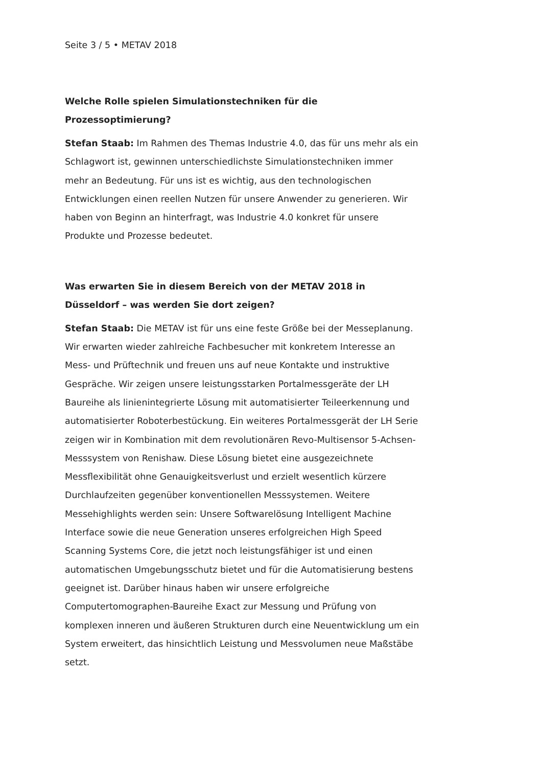Seite 3 / 5 • METAV 2018
Welche Rolle spielen Simulationstechniken für die Prozessoptimierung?
Stefan Staab: Im Rahmen des Themas Industrie 4.0, das für uns mehr als ein Schlagwort ist, gewinnen unterschiedlichste Simulationstechniken immer mehr an Bedeutung. Für uns ist es wichtig, aus den technologischen Entwicklungen einen reellen Nutzen für unsere Anwender zu generieren. Wir haben von Beginn an hinterfragt, was Industrie 4.0 konkret für unsere Produkte und Prozesse bedeutet.
Was erwarten Sie in diesem Bereich von der METAV 2018 in Düsseldorf – was werden Sie dort zeigen?
Stefan Staab: Die METAV ist für uns eine feste Größe bei der Messeplanung. Wir erwarten wieder zahlreiche Fachbesucher mit konkretem Interesse an Mess- und Prüftechnik und freuen uns auf neue Kontakte und instruktive Gespräche. Wir zeigen unsere leistungsstarken Portalmessgeräte der LH Baureihe als linienintegrierte Lösung mit automatisierter Teileerkennung und automatisierter Roboterbestückung. Ein weiteres Portalmessgerät der LH Serie zeigen wir in Kombination mit dem revolutionären Revo-Multisensor 5-Achsen-Messsystem von Renishaw. Diese Lösung bietet eine ausgezeichnete Messflexibilität ohne Genauigkeitsverlust und erzielt wesentlich kürzere Durchlaufzeiten gegenüber konventionellen Messsystemen. Weitere Messehighlights werden sein: Unsere Softwarelösung Intelligent Machine Interface sowie die neue Generation unseres erfolgreichen High Speed Scanning Systems Core, die jetzt noch leistungsfähiger ist und einen automatischen Umgebungsschutz bietet und für die Automatisierung bestens geeignet ist. Darüber hinaus haben wir unsere erfolgreiche Computertomographen-Baureihe Exact zur Messung und Prüfung von komplexen inneren und äußeren Strukturen durch eine Neuentwicklung um ein System erweitert, das hinsichtlich Leistung und Messvolumen neue Maßstäbe setzt.